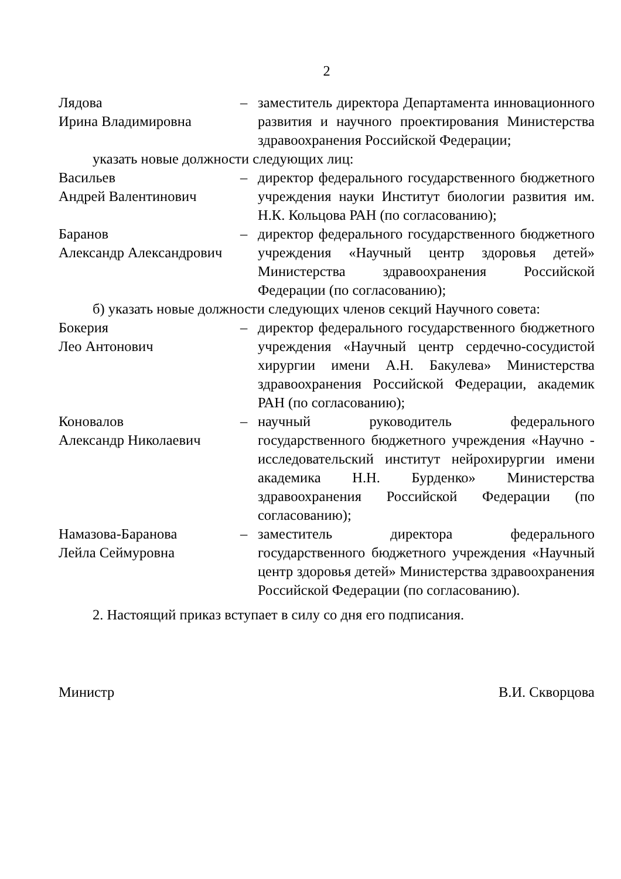2
Лядова
Ирина Владимировна
– заместитель директора Департамента инновационного развития и научного проектирования Министерства здравоохранения Российской Федерации;
указать новые должности следующих лиц:
Васильев
Андрей Валентинович
– директор федерального государственного бюджетного учреждения науки Институт биологии развития им. Н.К. Кольцова РАН (по согласованию);
Баранов
Александр Александрович
– директор федерального государственного бюджетного учреждения «Научный центр здоровья детей» Министерства здравоохранения Российской Федерации (по согласованию);
б) указать новые должности следующих членов секций Научного совета:
Бокерия
Лео Антонович
– директор федерального государственного бюджетного учреждения «Научный центр сердечно-сосудистой хирургии имени А.Н. Бакулева» Министерства здравоохранения Российской Федерации, академик РАН (по согласованию);
Коновалов
Александр Николаевич
– научный руководитель федерального государственного бюджетного учреждения «Научно - исследовательский институт нейрохирургии имени академика Н.Н. Бурденко» Министерства здравоохранения Российской Федерации (по согласованию);
Намазова-Баранова
Лейла Сеймуровна
– заместитель директора федерального государственного бюджетного учреждения «Научный центр здоровья детей» Министерства здравоохранения Российской Федерации (по согласованию).
2. Настоящий приказ вступает в силу со дня его подписания.
Министр В.И. Скворцова